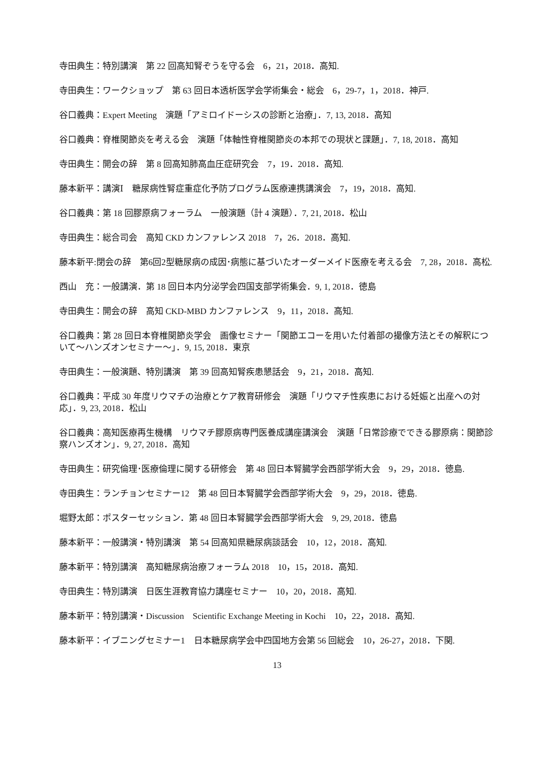寺田典生：特別講演　第 22 回高知腎ぞうを守る会　6，21，2018．高知.
寺田典生：ワークショップ　第 63 回日本透析医学会学術集会・総会　6，29-7，1，2018．神戸.
谷口義典：Expert Meeting　演題「アミロイドーシスの診断と治療」．7, 13, 2018．高知
谷口義典：脊椎関節炎を考える会　演題「体軸性脊椎関節炎の本邦での現状と課題」．7, 18, 2018．高知
寺田典生：開会の辞　第 8 回高知肺高血圧症研究会　7，19．2018．高知.
藤本新平：講演Ⅰ　糖尿病性腎症重症化予防プログラム医療連携講演会　7，19，2018．高知.
谷口義典：第 18 回膠原病フォーラム　一般演題（計 4 演題）．7, 21, 2018．松山
寺田典生：総合司会　高知 CKD カンファレンス 2018　7，26．2018．高知.
藤本新平:閉会の辞　第6回2型糖尿病の成因･病態に基づいたオーダーメイド医療を考える会　7, 28，2018．高松.
西山　充：一般講演．第 18 回日本内分泌学会四国支部学術集会．9, 1, 2018．徳島
寺田典生：開会の辞　高知 CKD-MBD カンファレンス　9，11，2018．高知.
谷口義典：第 28 回日本脊椎関節炎学会　画像セミナー「関節エコーを用いた付着部の撮像方法とその解釈について～ハンズオンセミナー～」．9, 15, 2018．東京
寺田典生：一般演題、特別講演　第 39 回高知腎疾患懇話会　9，21，2018．高知.
谷口義典：平成 30 年度リウマチの治療とケア教育研修会　演題「リウマチ性疾患における妊娠と出産への対応」．9, 23, 2018．松山
谷口義典：高知医療再生機構　リウマチ膠原病専門医養成講座講演会　演題「日常診療でできる膠原病：関節診察ハンズオン」．9, 27, 2018．高知
寺田典生：研究倫理･医療倫理に関する研修会　第 48 回日本腎臓学会西部学術大会　9，29，2018．徳島.
寺田典生：ランチョンセミナー12　第 48 回日本腎臓学会西部学術大会　9，29，2018．徳島.
堀野太郎：ポスターセッション．第 48 回日本腎臓学会西部学術大会　9, 29, 2018．徳島
藤本新平：一般講演・特別講演　第 54 回高知県糖尿病談話会　10，12，2018．高知.
藤本新平：特別講演　高知糖尿病治療フォーラム 2018　10，15，2018．高知.
寺田典生：特別講演　日医生涯教育協力講座セミナー　10，20，2018．高知.
藤本新平：特別講演・Discussion　Scientific Exchange Meeting in Kochi　10，22，2018．高知.
藤本新平：イブニングセミナー1　日本糖尿病学会中四国地方会第 56 回総会　10，26-27，2018．下関.
13